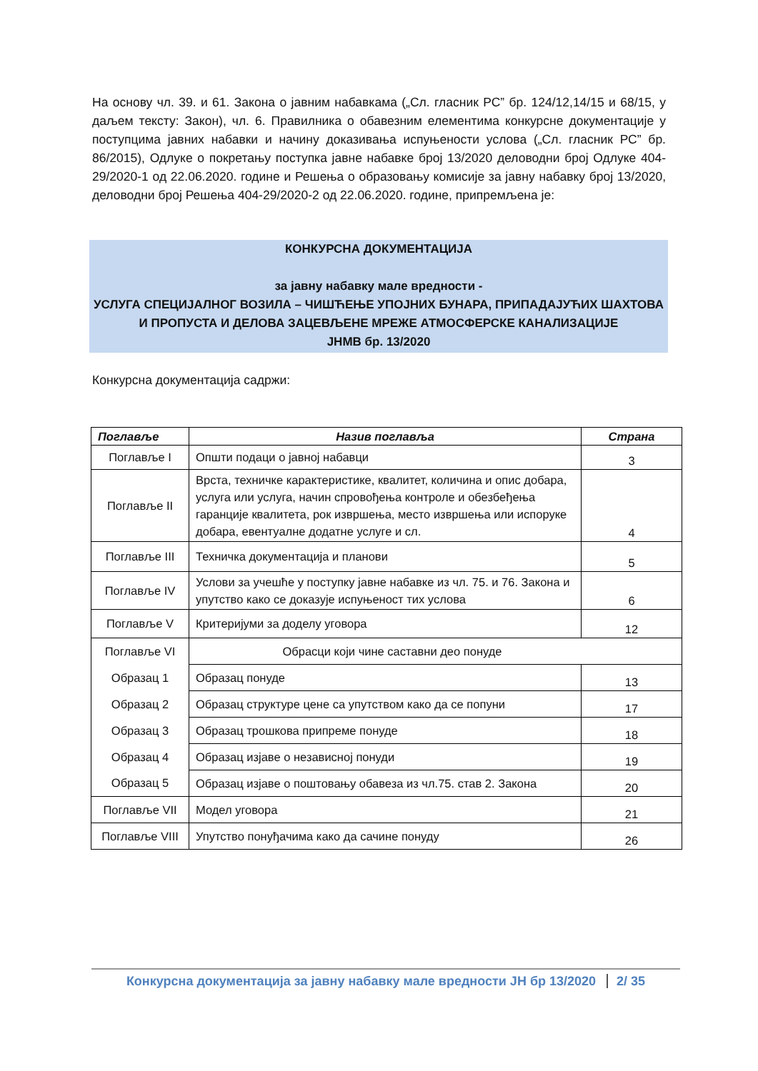На основу чл. 39. и 61. Закона о јавним набавкама („Сл. гласник РС” бр. 124/12,14/15 и 68/15, у даљем тексту: Закон), чл. 6. Правилника о обавезним елементима конкурсне документације у поступцима јавних набавки и начину доказивања испуњености услова („Сл. гласник РС” бр. 86/2015), Одлуке о покретању поступка јавне набавке број 13/2020 деловодни број Одлуке 404-29/2020-1 од 22.06.2020. године и Решења о образовању комисије за јавну набавку број 13/2020, деловодни број Решења 404-29/2020-2 од 22.06.2020. године, припремљена је:
КОНКУРСНА ДОКУМЕНТАЦИЈА
за јавну набавку мале вредности -
УСЛУГА СПЕЦИЈАЛНОГ ВОЗИЛА – ЧИШЋЕЊЕ УПОЈНИХ БУНАРА, ПРИПАДАЈУЋИХ ШАХТОВА И ПРОПУСТА И ДЕЛОВА ЗАЦЕВЉЕНЕ МРЕЖЕ АТМОСФЕРСКЕ КАНАЛИЗАЦИЈЕ
ЈНМВ бр. 13/2020
Конкурсна документација садржи:
| Поглавље | Назив поглавља | Страна |
| --- | --- | --- |
| Поглавље I | Општи подаци о јавној набавци | 3 |
| Поглавље II | Врста, техничке карактеристике, квалитет, количина и опис добара, услуга или услуга, начин спровођења контроле и обезбеђења гаранције квалитета, рок извршења, место извршења или испоруке добара, евентуалне додатне услуге и сл. | 4 |
| Поглавље III | Техничка документација и планови | 5 |
| Поглавље IV | Услови за учешће у поступку јавне набавке из чл. 75. и 76. Закона и упутство како се доказује испуњеност тих услова | 6 |
| Поглавље V | Критеријуми за доделу уговора | 12 |
| Поглавље VI | Обрасци који чине саставни део понуде | |
| Образац 1 | Образац понуде | 13 |
| Образац 2 | Образац структуре цене са упутством како да се попуни | 17 |
| Образац 3 | Образац трошкова припреме понуде | 18 |
| Образац 4 | Образац изјаве о независној понуди | 19 |
| Образац 5 | Образац изјаве о поштовању обавеза из чл.75. став 2. Закона | 20 |
| Поглавље VII | Модел уговора | 21 |
| Поглавље VIII | Упутство понуђачима како да сачине понуду | 26 |
Конкурсна документација за јавну набавку мале вредности ЈН бр 13/2020 2/ 35